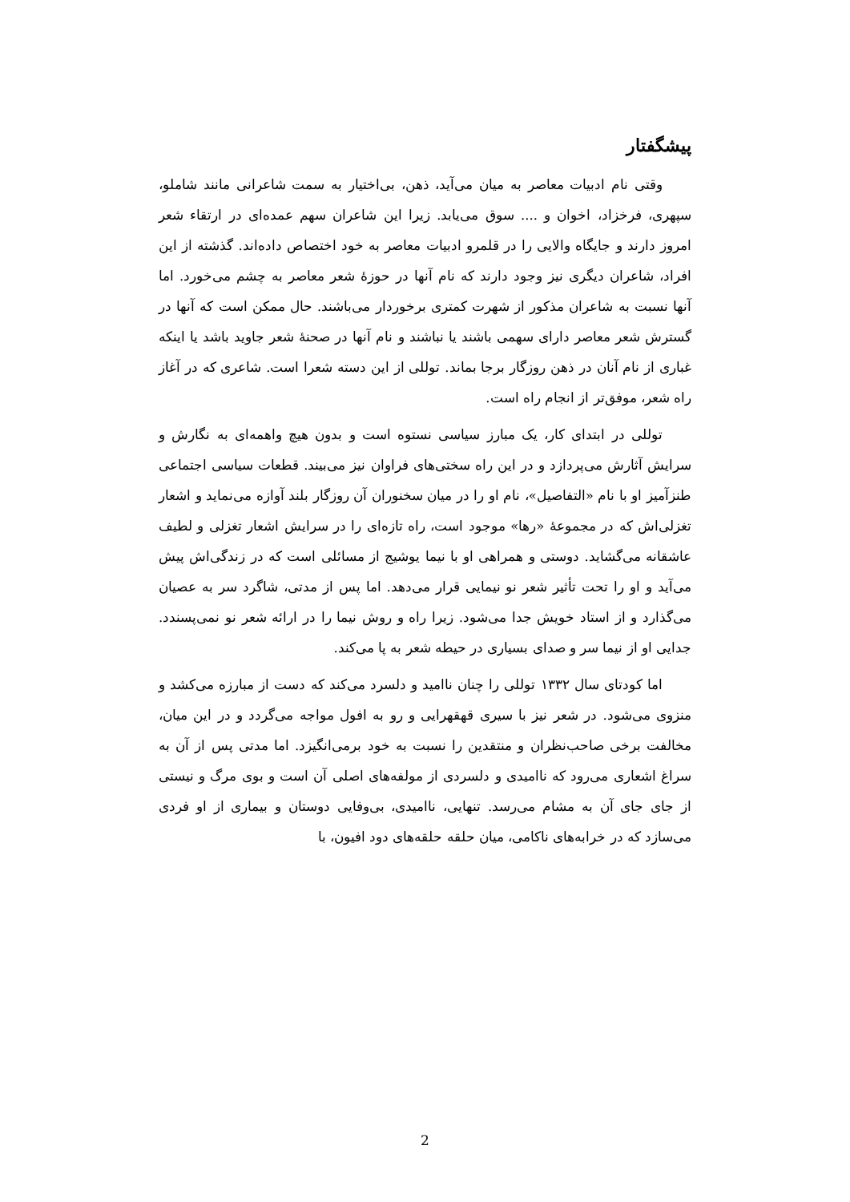پیشگفتار
وقتی نام ادبیات معاصر به میان می‌آید، ذهن، بی‌اختیار به سمت شاعرانی مانند شاملو، سپهری، فرخزاد، اخوان و .... سوق می‌یابد. زیرا این شاعران سهم عمده‌ای در ارتقاء شعر امروز دارند و جایگاه والایی را در قلمرو ادبیات معاصر به خود اختصاص داده‌اند. گذشته از این افراد، شاعران دیگری نیز وجود دارند که نام آنها در حوزهٔ شعر معاصر به چشم می‌خورد. اما آنها نسبت به شاعران مذکور از شهرت کمتری برخوردار می‌باشند. حال ممکن است که آنها در گسترش شعر معاصر دارای سهمی باشند یا نباشند و نام آنها در صحنهٔ شعر جاوید باشد یا اینکه غباری از نام آنان در ذهن روزگار برجا بماند. توللی از این دسته شعرا است. شاعری که در آغاز راه شعر، موفق‌تر از انجام راه است.
توللی در ابتدای کار، یک مبارز سیاسی نستوه است و بدون هیچ واهمه‌ای به نگارش و سرایش آثارش می‌پردازد و در این راه سختی‌های فراوان نیز می‌بیند. قطعات سیاسی اجتماعی طنزآمیز او با نام «التفاصیل»، نام او را در میان سخنوران آن روزگار بلند آوازه می‌نماید و اشعار تغزلی‌اش که در مجموعهٔ «رها» موجود است، راه تازه‌ای را در سرایش اشعار تغزلی و لطیف عاشقانه می‌گشاید. دوستی و همراهی او با نیما یوشیج از مسائلی است که در زندگی‌اش پیش می‌آید و او را تحت تأثیر شعر نو نیمایی قرار می‌دهد. اما پس از مدتی، شاگرد سر به عصیان می‌گذارد و از استاد خویش جدا می‌شود. زیرا راه و روش نیما را در ارائه شعر نو نمی‌پسندد. جدایی او از نیما سر و صدای بسیاری در حیطه شعر به پا می‌کند.
اما کودتای سال ۱۳۳۲ توللی را چنان ناامید و دلسرد می‌کند که دست از مبارزه می‌کشد و منزوی می‌شود. در شعر نیز با سیری قهقهرایی و رو به افول مواجه می‌گردد و در این میان، مخالفت برخی صاحب‌نظران و منتقدین را نسبت به خود برمی‌انگیزد. اما مدتی پس از آن به سراغ اشعاری می‌رود که ناامیدی و دلسردی از مولفه‌های اصلی آن است و بوی مرگ و نیستی از جای جای آن به مشام می‌رسد. تنهایی، ناامیدی، بی‌وفایی دوستان و بیماری از او فردی می‌سازد که در خرابه‌های ناکامی، میان حلقه حلقه‌های دود افیون، با
2